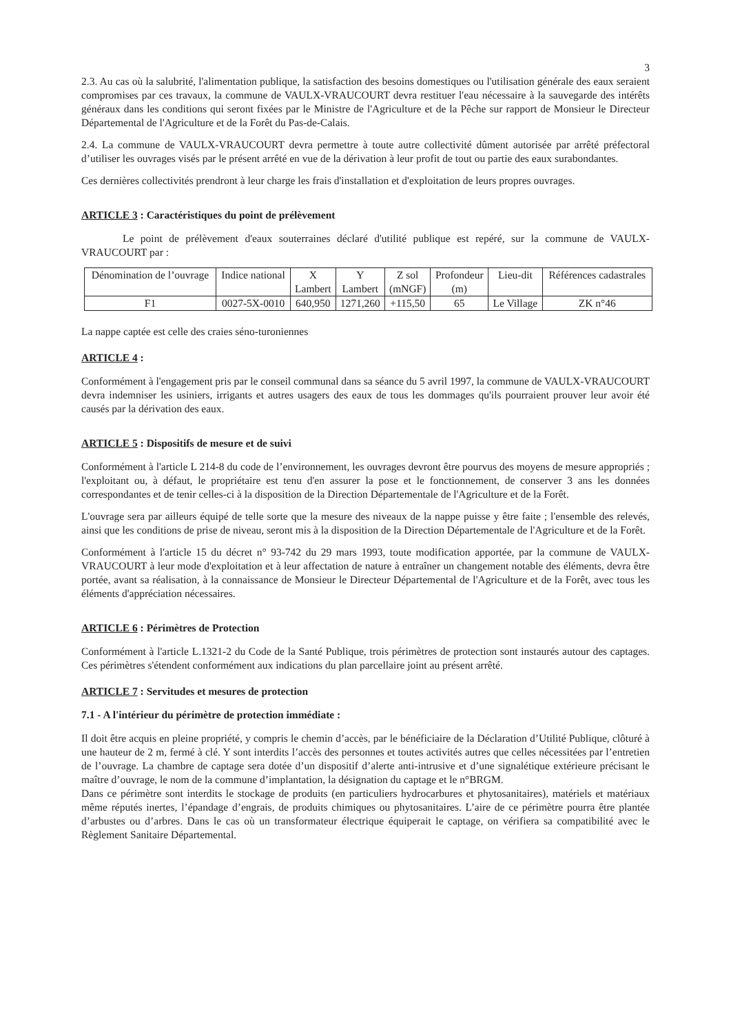3
2.3. Au cas où la salubrité, l'alimentation publique, la satisfaction des besoins domestiques ou l'utilisation générale des eaux seraient compromises par ces travaux, la commune de VAULX-VRAUCOURT devra restituer l'eau nécessaire à la sauvegarde des intérêts généraux dans les conditions qui seront fixées par le Ministre de l'Agriculture et de la Pêche sur rapport de Monsieur le Directeur Départemental de l'Agriculture et de la Forêt du Pas-de-Calais.
2.4. La commune de VAULX-VRAUCOURT devra permettre à toute autre collectivité dûment autorisée par arrêté préfectoral d’utiliser les ouvrages visés par le présent arrêté en vue de la dérivation à leur profit de tout ou partie des eaux surabondantes.
Ces dernières collectivités prendront à leur charge les frais d'installation et d'exploitation de leurs propres ouvrages.
ARTICLE 3 : Caractéristiques du point de prélèvement
Le point de prélèvement d'eaux souterraines déclaré d'utilité publique est repéré, sur la commune de VAULX-VRAUCOURT par :
| Dénomination de l’ouvrage | Indice national | X Lambert | Y Lambert | Z sol (mNGF) | Profondeur (m) | Lieu-dit | Références cadastrales |
| F1 | 0027-5X-0010 | 640,950 | 1271,260 | +115,50 | 65 | Le Village | ZK n°46 |
La nappe captée est celle des craies séno-turoniennes
ARTICLE 4 :
Conformément à l'engagement pris par le conseil communal dans sa séance du 5 avril 1997, la commune de VAULX-VRAUCOURT devra indemniser les usiniers, irrigants et autres usagers des eaux de tous les dommages qu'ils pourraient prouver leur avoir été causés par la dérivation des eaux.
ARTICLE 5 : Dispositifs de mesure et de suivi
Conformément à l'article L 214-8 du code de l’environnement, les ouvrages devront être pourvus des moyens de mesure appropriés ; l'exploitant ou, à défaut, le propriétaire est tenu d'en assurer la pose et le fonctionnement, de conserver 3 ans les données correspondantes et de tenir celles-ci à la disposition de la Direction Départementale de l'Agriculture et de la Forêt.
L'ouvrage sera par ailleurs équipé de telle sorte que la mesure des niveaux de la nappe puisse y être faite ; l'ensemble des relevés, ainsi que les conditions de prise de niveau, seront mis à la disposition de la Direction Départementale de l'Agriculture et de la Forêt.
Conformément à l'article 15 du décret n° 93-742 du 29 mars 1993, toute modification apportée, par la commune de VAULX-VRAUCOURT à leur mode d'exploitation et à leur affectation de nature à entraîner un changement notable des éléments, devra être portée, avant sa réalisation, à la connaissance de Monsieur le Directeur Départemental de l'Agriculture et de la Forêt, avec tous les éléments d'appréciation nécessaires.
ARTICLE 6 : Périmètres de Protection
Conformément à l'article L.1321-2 du Code de la Santé Publique, trois périmètres de protection sont instaurés autour des captages. Ces périmètres s'étendent conformément aux indications du plan parcellaire joint au présent arrêté.
ARTICLE 7 : Servitudes et mesures de protection
7.1 - A l'intérieur du périmètre de protection immédiate :
Il doit être acquis en pleine propriété, y compris le chemin d’accès, par le bénéficiaire de la Déclaration d’Utilité Publique, clôturé à une hauteur de 2 m, fermé à clé. Y sont interdits l’accès des personnes et toutes activités autres que celles nécessitées par l’entretien de l’ouvrage. La chambre de captage sera dotée d’un dispositif d’alerte anti-intrusive et d’une signalétique extérieure précisant le maître d’ouvrage, le nom de la commune d’implantation, la désignation du captage et le n°BRGM.
Dans ce périmètre sont interdits le stockage de produits (en particuliers hydrocarbures et phytosanitaires), matériels et matériaux même réputés inertes, l’épandage d’engrais, de produits chimiques ou phytosanitaires. L’aire de ce périmètre pourra être plantée d’arbustes ou d’arbres. Dans le cas où un transformateur électrique équiperait le captage, on vérifiera sa compatibilité avec le Règlement Sanitaire Départemental.